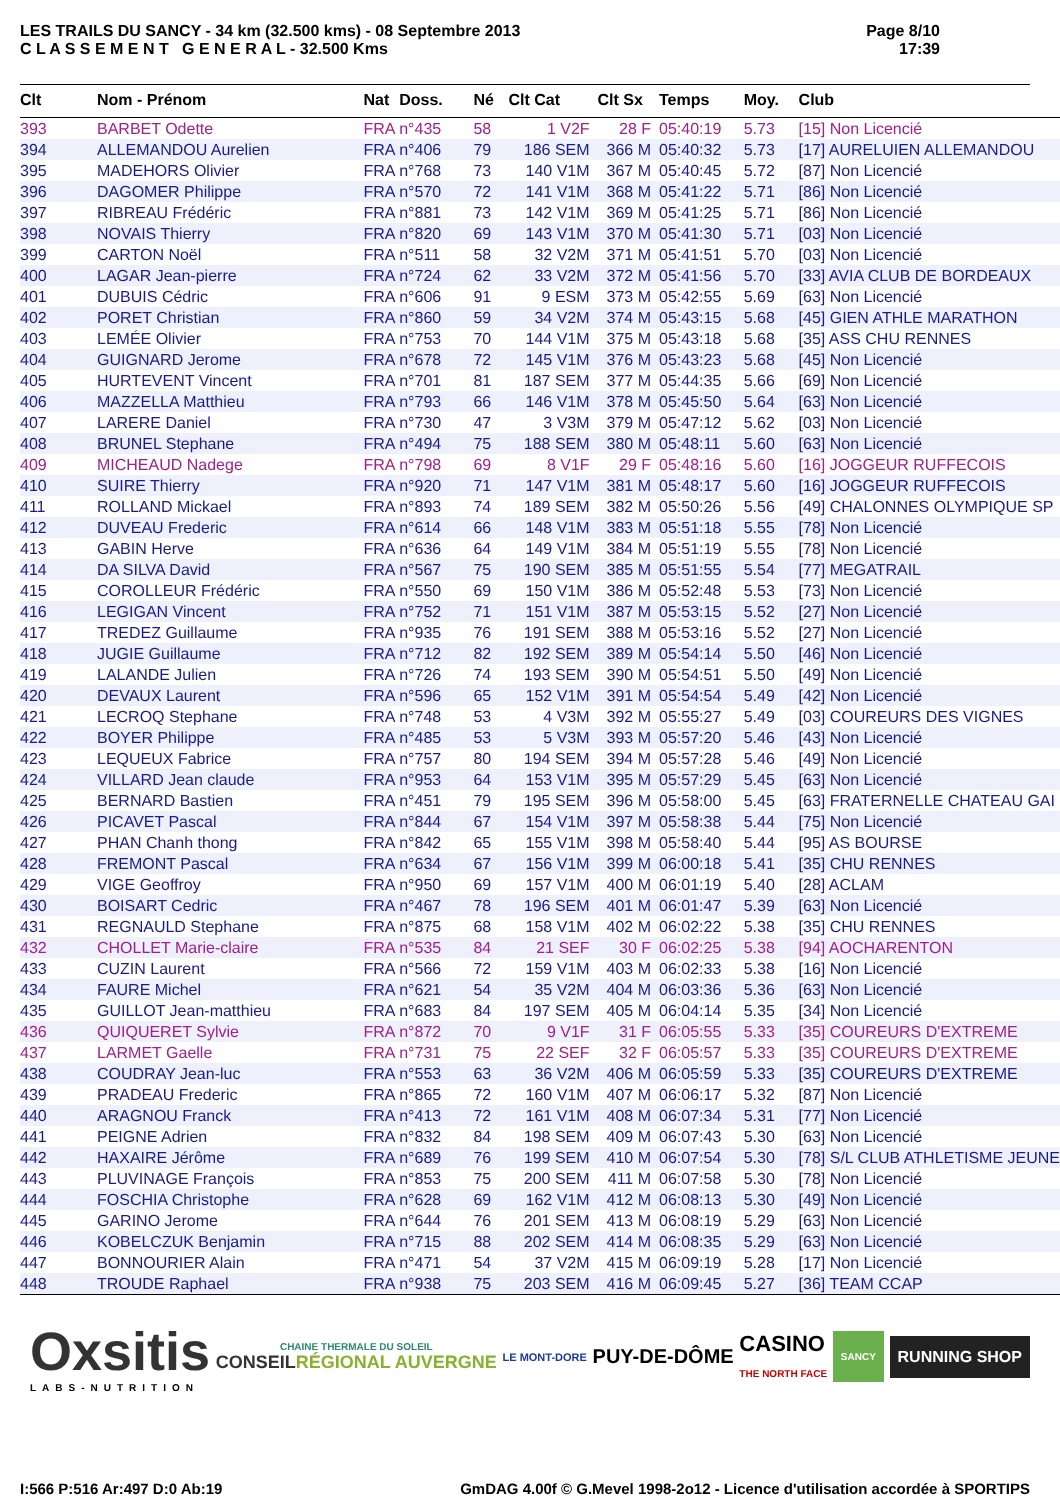LES TRAILS DU SANCY - 34 km (32.500 kms) - 08 Septembre 2013
C L A S S E M E N T G E N E R A L - 32.500 Kms
Page 8/10
17:39
| Clt | Nom - Prénom | Nat | Doss. | Né | Clt Cat | Clt Sx | Temps | Moy. | Club |
| --- | --- | --- | --- | --- | --- | --- | --- | --- | --- |
| 393 | BARBET Odette | FRA | n°435 | 58 | 1 V2F | 28 F | 05:40:19 | 5.73 | [15] Non Licencié |
| 394 | ALLEMANDOU Aurelien | FRA | n°406 | 79 | 186 SEM | 366 M | 05:40:32 | 5.73 | [17] AURELUIEN ALLEMANDOU |
| 395 | MADEHORS Olivier | FRA | n°768 | 73 | 140 V1M | 367 M | 05:40:45 | 5.72 | [87] Non Licencié |
| 396 | DAGOMER Philippe | FRA | n°570 | 72 | 141 V1M | 368 M | 05:41:22 | 5.71 | [86] Non Licencié |
| 397 | RIBREAU Frédéric | FRA | n°881 | 73 | 142 V1M | 369 M | 05:41:25 | 5.71 | [86] Non Licencié |
| 398 | NOVAIS Thierry | FRA | n°820 | 69 | 143 V1M | 370 M | 05:41:30 | 5.71 | [03] Non Licencié |
| 399 | CARTON Noël | FRA | n°511 | 58 | 32 V2M | 371 M | 05:41:51 | 5.70 | [03] Non Licencié |
| 400 | LAGAR Jean-pierre | FRA | n°724 | 62 | 33 V2M | 372 M | 05:41:56 | 5.70 | [33] AVIA CLUB DE BORDEAUX |
| 401 | DUBUIS Cédric | FRA | n°606 | 91 | 9 ESM | 373 M | 05:42:55 | 5.69 | [63] Non Licencié |
| 402 | PORET Christian | FRA | n°860 | 59 | 34 V2M | 374 M | 05:43:15 | 5.68 | [45] GIEN ATHLE MARATHON |
| 403 | LEMÉE Olivier | FRA | n°753 | 70 | 144 V1M | 375 M | 05:43:18 | 5.68 | [35] ASS CHU RENNES |
| 404 | GUIGNARD Jerome | FRA | n°678 | 72 | 145 V1M | 376 M | 05:43:23 | 5.68 | [45] Non Licencié |
| 405 | HURTEVENT Vincent | FRA | n°701 | 81 | 187 SEM | 377 M | 05:44:35 | 5.66 | [69] Non Licencié |
| 406 | MAZZELLA Matthieu | FRA | n°793 | 66 | 146 V1M | 378 M | 05:45:50 | 5.64 | [63] Non Licencié |
| 407 | LARERE Daniel | FRA | n°730 | 47 | 3 V3M | 379 M | 05:47:12 | 5.62 | [03] Non Licencié |
| 408 | BRUNEL Stephane | FRA | n°494 | 75 | 188 SEM | 380 M | 05:48:11 | 5.60 | [63] Non Licencié |
| 409 | MICHEAUD Nadege | FRA | n°798 | 69 | 8 V1F | 29 F | 05:48:16 | 5.60 | [16] JOGGEUR RUFFECOIS |
| 410 | SUIRE Thierry | FRA | n°920 | 71 | 147 V1M | 381 M | 05:48:17 | 5.60 | [16] JOGGEUR RUFFECOIS |
| 411 | ROLLAND Mickael | FRA | n°893 | 74 | 189 SEM | 382 M | 05:50:26 | 5.56 | [49] CHALONNES OLYMPIQUE SP |
| 412 | DUVEAU Frederic | FRA | n°614 | 66 | 148 V1M | 383 M | 05:51:18 | 5.55 | [78] Non Licencié |
| 413 | GABIN Herve | FRA | n°636 | 64 | 149 V1M | 384 M | 05:51:19 | 5.55 | [78] Non Licencié |
| 414 | DA SILVA David | FRA | n°567 | 75 | 190 SEM | 385 M | 05:51:55 | 5.54 | [77] MEGATRAIL |
| 415 | COROLLEUR Frédéric | FRA | n°550 | 69 | 150 V1M | 386 M | 05:52:48 | 5.53 | [73] Non Licencié |
| 416 | LEGIGAN Vincent | FRA | n°752 | 71 | 151 V1M | 387 M | 05:53:15 | 5.52 | [27] Non Licencié |
| 417 | TREDEZ Guillaume | FRA | n°935 | 76 | 191 SEM | 388 M | 05:53:16 | 5.52 | [27] Non Licencié |
| 418 | JUGIE Guillaume | FRA | n°712 | 82 | 192 SEM | 389 M | 05:54:14 | 5.50 | [46] Non Licencié |
| 419 | LALANDE Julien | FRA | n°726 | 74 | 193 SEM | 390 M | 05:54:51 | 5.50 | [49] Non Licencié |
| 420 | DEVAUX Laurent | FRA | n°596 | 65 | 152 V1M | 391 M | 05:54:54 | 5.49 | [42] Non Licencié |
| 421 | LECROQ Stephane | FRA | n°748 | 53 | 4 V3M | 392 M | 05:55:27 | 5.49 | [03] COUREURS DES VIGNES |
| 422 | BOYER Philippe | FRA | n°485 | 53 | 5 V3M | 393 M | 05:57:20 | 5.46 | [43] Non Licencié |
| 423 | LEQUEUX Fabrice | FRA | n°757 | 80 | 194 SEM | 394 M | 05:57:28 | 5.46 | [49] Non Licencié |
| 424 | VILLARD Jean claude | FRA | n°953 | 64 | 153 V1M | 395 M | 05:57:29 | 5.45 | [63] Non Licencié |
| 425 | BERNARD Bastien | FRA | n°451 | 79 | 195 SEM | 396 M | 05:58:00 | 5.45 | [63] FRATERNELLE CHATEAU GAI |
| 426 | PICAVET Pascal | FRA | n°844 | 67 | 154 V1M | 397 M | 05:58:38 | 5.44 | [75] Non Licencié |
| 427 | PHAN Chanh thong | FRA | n°842 | 65 | 155 V1M | 398 M | 05:58:40 | 5.44 | [95] AS BOURSE |
| 428 | FREMONT Pascal | FRA | n°634 | 67 | 156 V1M | 399 M | 06:00:18 | 5.41 | [35] CHU RENNES |
| 429 | VIGE Geoffroy | FRA | n°950 | 69 | 157 V1M | 400 M | 06:01:19 | 5.40 | [28] ACLAM |
| 430 | BOISART Cedric | FRA | n°467 | 78 | 196 SEM | 401 M | 06:01:47 | 5.39 | [63] Non Licencié |
| 431 | REGNAULD Stephane | FRA | n°875 | 68 | 158 V1M | 402 M | 06:02:22 | 5.38 | [35] CHU RENNES |
| 432 | CHOLLET Marie-claire | FRA | n°535 | 84 | 21 SEF | 30 F | 06:02:25 | 5.38 | [94] AOCHARENTON |
| 433 | CUZIN Laurent | FRA | n°566 | 72 | 159 V1M | 403 M | 06:02:33 | 5.38 | [16] Non Licencié |
| 434 | FAURE Michel | FRA | n°621 | 54 | 35 V2M | 404 M | 06:03:36 | 5.36 | [63] Non Licencié |
| 435 | GUILLOT Jean-matthieu | FRA | n°683 | 84 | 197 SEM | 405 M | 06:04:14 | 5.35 | [34] Non Licencié |
| 436 | QUIQUERET Sylvie | FRA | n°872 | 70 | 9 V1F | 31 F | 06:05:55 | 5.33 | [35] COUREURS D'EXTREME |
| 437 | LARMET Gaelle | FRA | n°731 | 75 | 22 SEF | 32 F | 06:05:57 | 5.33 | [35] COUREURS D'EXTREME |
| 438 | COUDRAY Jean-luc | FRA | n°553 | 63 | 36 V2M | 406 M | 06:05:59 | 5.33 | [35] COUREURS D'EXTREME |
| 439 | PRADEAU Frederic | FRA | n°865 | 72 | 160 V1M | 407 M | 06:06:17 | 5.32 | [87] Non Licencié |
| 440 | ARAGNOU Franck | FRA | n°413 | 72 | 161 V1M | 408 M | 06:07:34 | 5.31 | [77] Non Licencié |
| 441 | PEIGNE Adrien | FRA | n°832 | 84 | 198 SEM | 409 M | 06:07:43 | 5.30 | [63] Non Licencié |
| 442 | HAXAIRE Jérôme | FRA | n°689 | 76 | 199 SEM | 410 M | 06:07:54 | 5.30 | [78] S/L CLUB ATHLETISME JEUNE |
| 443 | PLUVINAGE François | FRA | n°853 | 75 | 200 SEM | 411 M | 06:07:58 | 5.30 | [78] Non Licencié |
| 444 | FOSCHIA Christophe | FRA | n°628 | 69 | 162 V1M | 412 M | 06:08:13 | 5.30 | [49] Non Licencié |
| 445 | GARINO Jerome | FRA | n°644 | 76 | 201 SEM | 413 M | 06:08:19 | 5.29 | [63] Non Licencié |
| 446 | KOBELCZUK Benjamin | FRA | n°715 | 88 | 202 SEM | 414 M | 06:08:35 | 5.29 | [63] Non Licencié |
| 447 | BONNOURIER Alain | FRA | n°471 | 54 | 37 V2M | 415 M | 06:09:19 | 5.28 | [17] Non Licencié |
| 448 | TROUDE Raphael | FRA | n°938 | 75 | 203 SEM | 416 M | 06:09:45 | 5.27 | [36] TEAM CCAP |
Oxsitis
LABS-NUTRITION
CHAINE THERMALE DU SOLEIL
CONSEIL RÉGIONAL AUVERGNE
LE MONT-DORE
PUY-DE-DÔME
CASINO
THE NORTH FACE
SANCY
RUNNING SHOP
I:566 P:516 Ar:497 D:0 Ab:19 GmDAG 4.00f © G.Mevel 1998-2o12 - Licence d'utilisation accordée à SPORTIPS